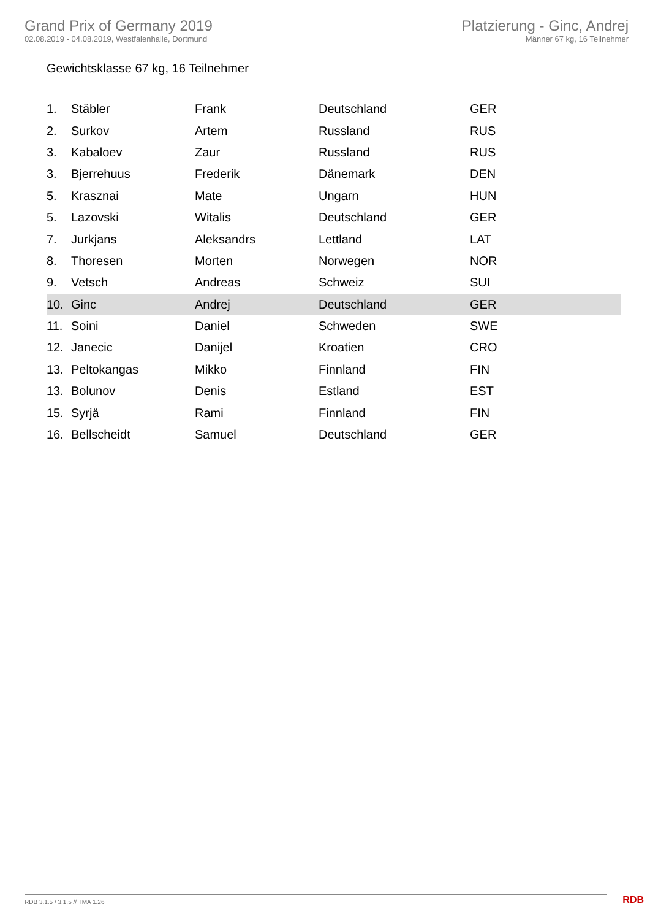Grand Prix of Germany 2019
02.08.2019 - 04.08.2019, Westfalenhalle, Dortmund
Platzierung - Ginc, Andrej
Männer 67 kg, 16 Teilnehmer
Gewichtsklasse 67 kg, 16 Teilnehmer
| 1. | Stäbler | Frank | Deutschland | GER |
| 2. | Surkov | Artem | Russland | RUS |
| 3. | Kabaloev | Zaur | Russland | RUS |
| 3. | Bjerrehuus | Frederik | Dänemark | DEN |
| 5. | Krasznai | Mate | Ungarn | HUN |
| 5. | Lazovski | Witalis | Deutschland | GER |
| 7. | Jurkjans | Aleksandrs | Lettland | LAT |
| 8. | Thoresen | Morten | Norwegen | NOR |
| 9. | Vetsch | Andreas | Schweiz | SUI |
| 10. | Ginc | Andrej | Deutschland | GER |
| 11. | Soini | Daniel | Schweden | SWE |
| 12. | Janecic | Danijel | Kroatien | CRO |
| 13. | Peltokangas | Mikko | Finnland | FIN |
| 13. | Bolunov | Denis | Estland | EST |
| 15. | Syrjä | Rami | Finnland | FIN |
| 16. | Bellscheidt | Samuel | Deutschland | GER |
RDB 3.1.5 / 3.1.5 // TMA 1.26 RDB